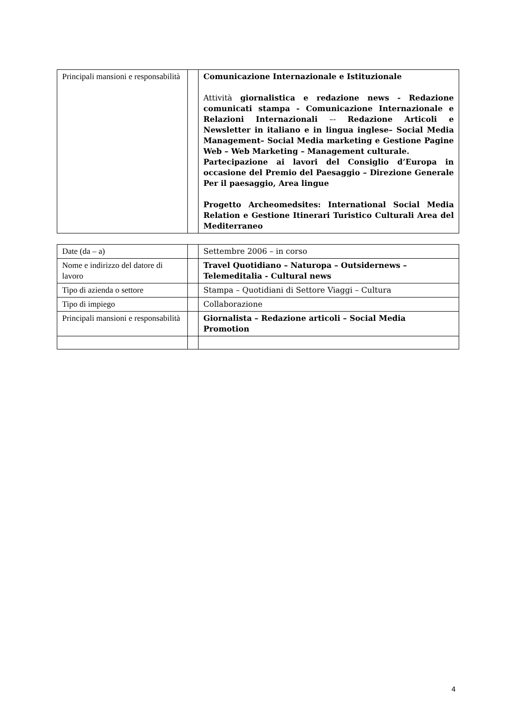| Principali mansioni e responsabilità | | Comunicazione Internazionale e Istituzionale Attività giornalistica e redazione news - Redazione comunicati stampa - Comunicazione Internazionale e Relazioni Internazionali –- Redazione Articoli e Newsletter in italiano e in lingua inglese– Social Media Management– Social Media marketing e Gestione Pagine Web – Web Marketing – Management culturale. Partecipazione ai lavori del Consiglio d’Europa in occasione del Premio del Paesaggio – Direzione Generale Per il paesaggio, Area lingue Progetto Archeomedsites: International Social Media Relation e Gestione Itinerari Turistico Culturali Area del Mediterraneo |
| Date (da – a) | | Settembre 2006 – in corso |
| Nome e indirizzo del datore di lavoro | | Travel Quotidiano – Naturopa – Outsidernews – Telemeditalia - Cultural news |
| Tipo di azienda o settore | | Stampa – Quotidiani di Settore Viaggi – Cultura |
| Tipo di impiego | | Collaborazione |
| Principali mansioni e responsabilità | | Giornalista – Redazione articoli – Social Media Promotion |
4